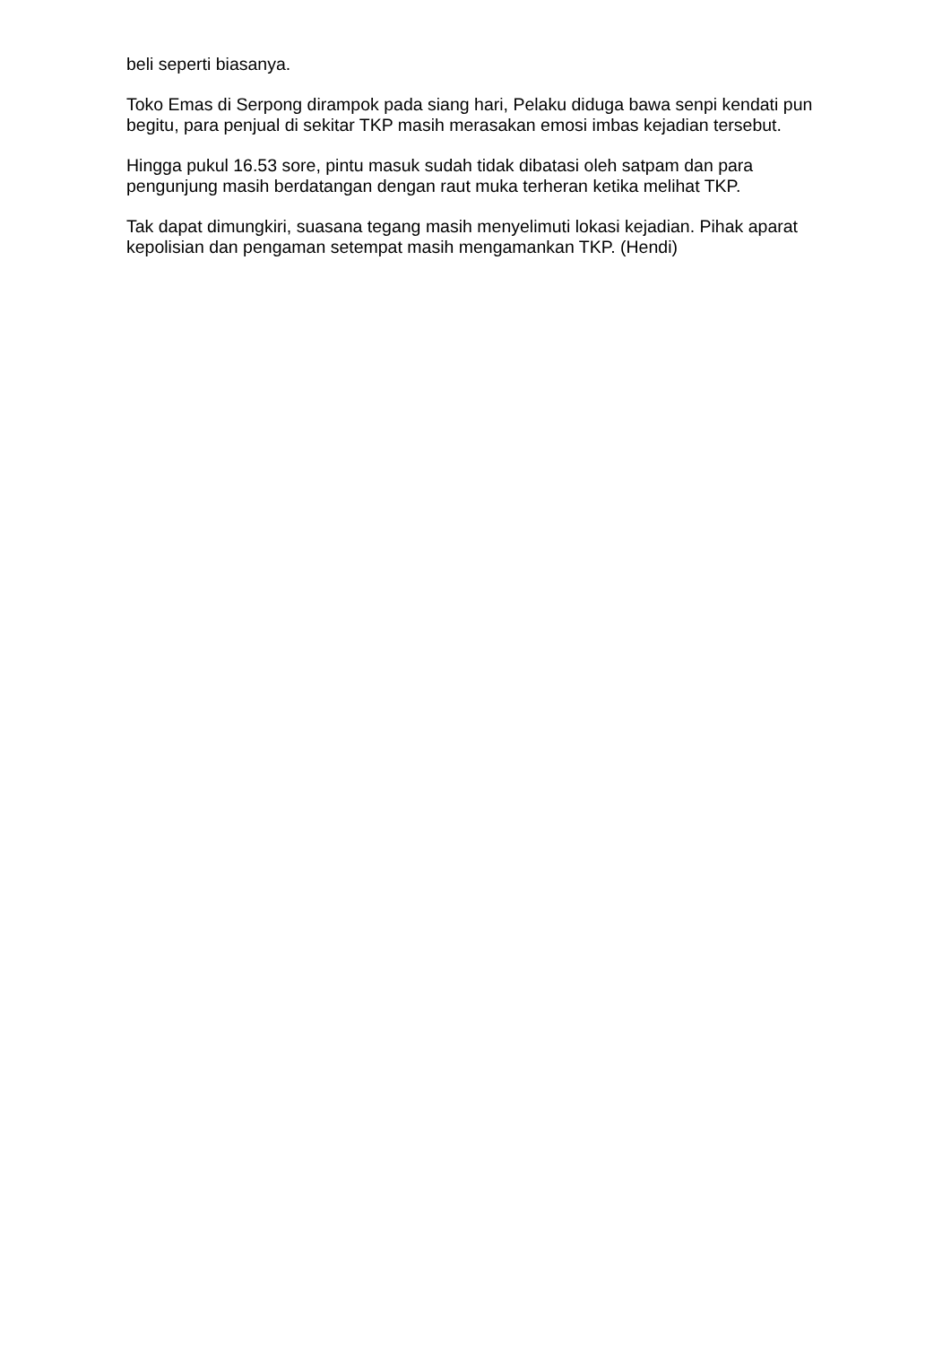beli seperti biasanya.
Toko Emas di Serpong dirampok pada siang hari, Pelaku diduga bawa senpi kendati pun begitu, para penjual di sekitar TKP masih merasakan emosi imbas kejadian tersebut.
Hingga pukul 16.53 sore, pintu masuk sudah tidak dibatasi oleh satpam dan para pengunjung masih berdatangan dengan raut muka terheran ketika melihat TKP.
Tak dapat dimungkiri, suasana tegang masih menyelimuti lokasi kejadian. Pihak aparat kepolisian dan pengaman setempat masih mengamankan TKP. (Hendi)